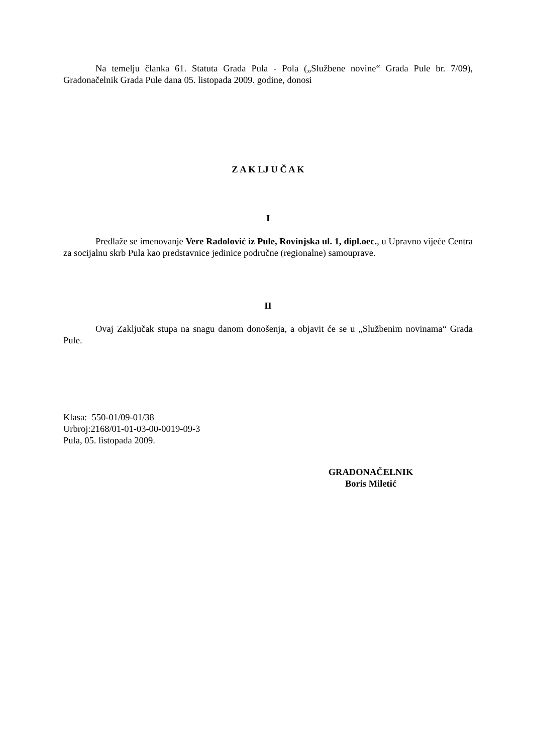Na temelju članka 61. Statuta Grada Pula - Pola („Službene novine“ Grada Pule br. 7/09), Gradonačelnik Grada Pule dana 05. listopada 2009. godine, donosi
Z A K LJ U Č A K
I
Predlaže se imenovanje Vere Radolović iz Pule, Rovinjska ul. 1, dipl.oec., u Upravno vijeće Centra za socijalnu skrb Pula kao predstavnice jedinice područne (regionalne) samouprave.
II
Ovaj Zaključak stupa na snagu danom donošenja, a objavit će se u „Službenim novinama“ Grada Pule.
Klasa: 550-01/09-01/38
Urbroj:2168/01-01-03-00-0019-09-3
Pula, 05. listopada 2009.
GRADONAČELNIK
Boris Miletić